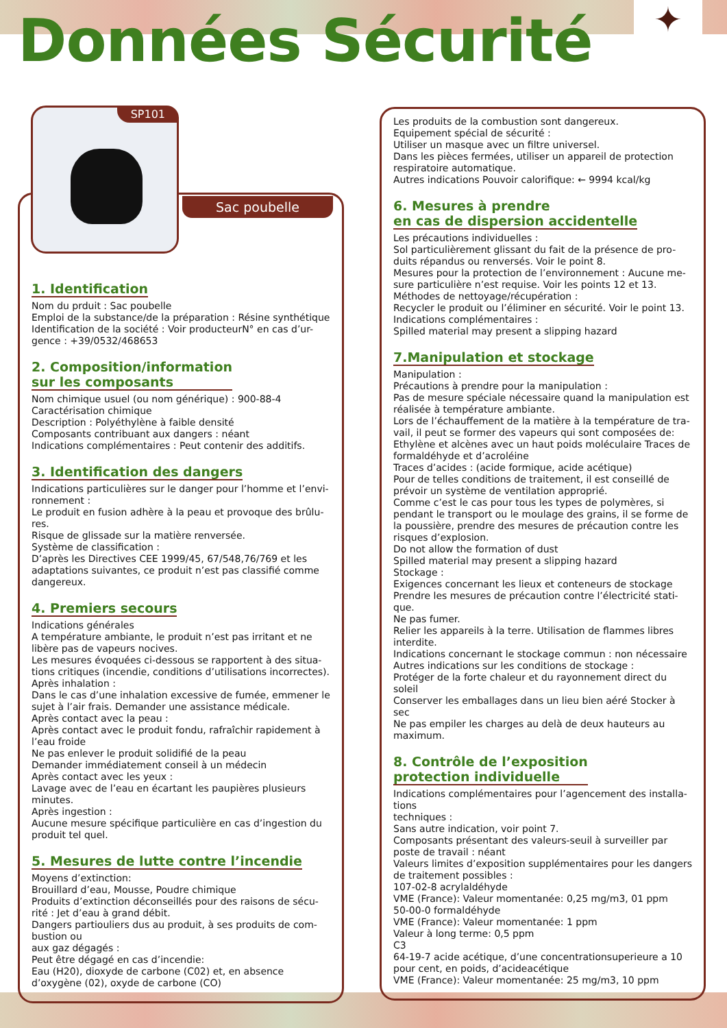Données Sécurité
✦
SP101
Sac poubelle
1. Identification
Nom du prduit : Sac poubelle
Emploi de la substance/de la préparation : Résine synthétique
Identification de la société : Voir producteurN° en cas d’ur-gence : +39/0532/468653
2. Composition/information
sur les composants
Nom chimique usuel (ou nom générique) : 900-88-4
Caractérisation chimique
Description : Polyéthylène à faible densité
Composants contribuant aux dangers : néant
Indications complémentaires : Peut contenir des additifs.
3. Identification des dangers
Indications particulières sur le danger pour l’homme et l’envi-ronnement :
Le produit en fusion adhère à la peau et provoque des brûlu-res.
Risque de glissade sur la matière renversée.
Système de classification :
D’après les Directives CEE 1999/45, 67/548,76/769 et les adaptations suivantes, ce produit n’est pas classifié comme dangereux.
4. Premiers secours
Indications générales
A température ambiante, le produit n’est pas irritant et ne libère pas de vapeurs nocives.
Les mesures évoquées ci-dessous se rapportent à des situa-tions critiques (incendie, conditions d’utilisations incorrectes).
Après inhalation :
Dans le cas d’une inhalation excessive de fumée, emmener le sujet à l’air frais. Demander une assistance médicale.
Après contact avec la peau :
Après contact avec le produit fondu, rafraîchir rapidement à l’eau froide
Ne pas enlever le produit solidifié de la peau
Demander immédiatement conseil à un médecin
Après contact avec les yeux :
Lavage avec de l’eau en écartant les paupières plusieurs minutes.
Après ingestion :
Aucune mesure spécifique particulière en cas d’ingestion du produit tel quel.
5. Mesures de lutte contre l’incendie
Moyens d’extinction:
Brouillard d’eau, Mousse, Poudre chimique
Produits d’extinction déconseillés pour des raisons de sécu-rité : Jet d’eau à grand débit.
Dangers partiouliers dus au produit, à ses produits de com-bustion ou
aux gaz dégagés :
Peut être dégagé en cas d’incendie:
Eau (H20), dioxyde de carbone (C02) et, en absence d’oxygène (02), oxyde de carbone (CO)
Les produits de la combustion sont dangereux.
Equipement spécial de sécurité :
Utiliser un masque avec un filtre universel.
Dans les pièces fermées, utiliser un appareil de protection respiratoire automatique.
Autres indications Pouvoir calorifique: ← 9994 kcal/kg
6. Mesures à prendre
en cas de dispersion accidentelle
Les précautions individuelles :
Sol particulièrement glissant du fait de la présence de pro-duits répandus ou renversés. Voir le point 8.
Mesures pour la protection de l’environnement : Aucune me-sure particulière n’est requise. Voir les points 12 et 13.
Méthodes de nettoyage/récupération :
Recycler le produit ou l’éliminer en sécurité. Voir le point 13.
Indications complémentaires :
Spilled material may present a slipping hazard
7.Manipulation et stockage
Manipulation :
Précautions à prendre pour la manipulation :
Pas de mesure spéciale nécessaire quand la manipulation est réalisée à température ambiante.
Lors de l’échauffement de la matière à la température de tra-vail, il peut se former des vapeurs qui sont composées de:
Ethylène et alcènes avec un haut poids moléculaire Traces de formaldéhyde et d’acroléine
Traces d’acides : (acide formique, acide acétique)
Pour de telles conditions de traitement, il est conseillé de prévoir un système de ventilation approprié.
Comme c’est le cas pour tous les types de polymères, si pendant le transport ou le moulage des grains, il se forme de la poussière, prendre des mesures de précaution contre les risques d’explosion.
Do not allow the formation of dust
Spilled material may present a slipping hazard
Stockage :
Exigences concernant les lieux et conteneurs de stockage
Prendre les mesures de précaution contre l’électricité stati-que.
Ne pas fumer.
Relier les appareils à la terre. Utilisation de flammes libres interdite.
Indications concernant le stockage commun : non nécessaire
Autres indications sur les conditions de stockage :
Protéger de la forte chaleur et du rayonnement direct du soleil
Conserver les emballages dans un lieu bien aéré Stocker à sec
Ne pas empiler les charges au delà de deux hauteurs au maximum.
8. Contrôle de l’exposition
protection individuelle
Indications complémentaires pour l’agencement des installa-tions
techniques :
Sans autre indication, voir point 7.
Composants présentant des valeurs-seuil à surveiller par poste de travail : néant
Valeurs limites d’exposition supplémentaires pour les dangers de traitement possibles :
107-02-8 acrylaldéhyde
VME (France): Valeur momentanée: 0,25 mg/m3, 01 ppm
50-00-0 formaldéhyde
VME (France): Valeur momentanée: 1 ppm
Valeur à long terme: 0,5 ppm
C3
64-19-7 acide acétique, d’une concentrationsuperieure a 10 pour cent, en poids, d’acideacétique
VME (France): Valeur momentanée: 25 mg/m3, 10 ppm